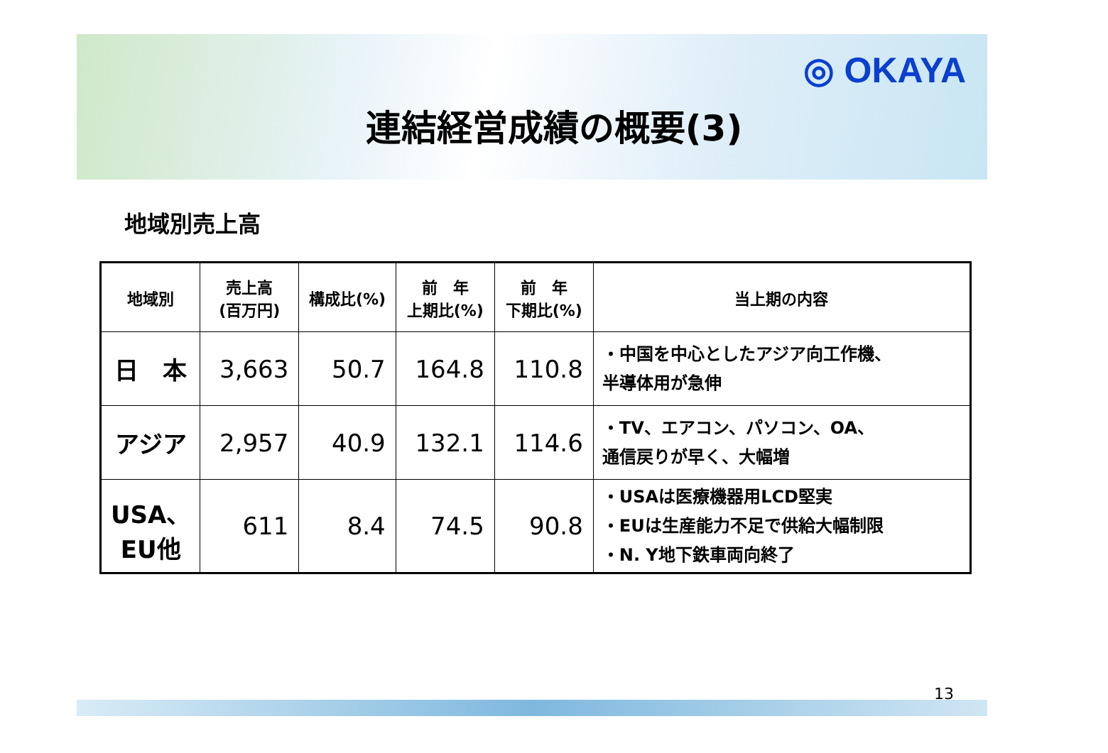◎ OKAYA
連結経営成績の概要(3)
地域別売上高
| 地域別 | 売上高 (百万円) | 構成比(%) | 前 年 上期比(%) | 前 年 下期比(%) | 当上期の内容 |
| --- | --- | --- | --- | --- | --- |
| 日 本 | 3,663 | 50.7 | 164.8 | 110.8 | ・中国を中心としたアジア向工作機、 半導体用が急伸 |
| アジア | 2,957 | 40.9 | 132.1 | 114.6 | ・TV、エアコン、パソコン、OA、 通信戻りが早く、大幅増 |
| USA、 EU他 | 611 | 8.4 | 74.5 | 90.8 | ・USAは医療機器用LCD堅実 ・EUは生産能力不足で供給大幅制限 ・N. Y地下鉄車両向終了 |
13